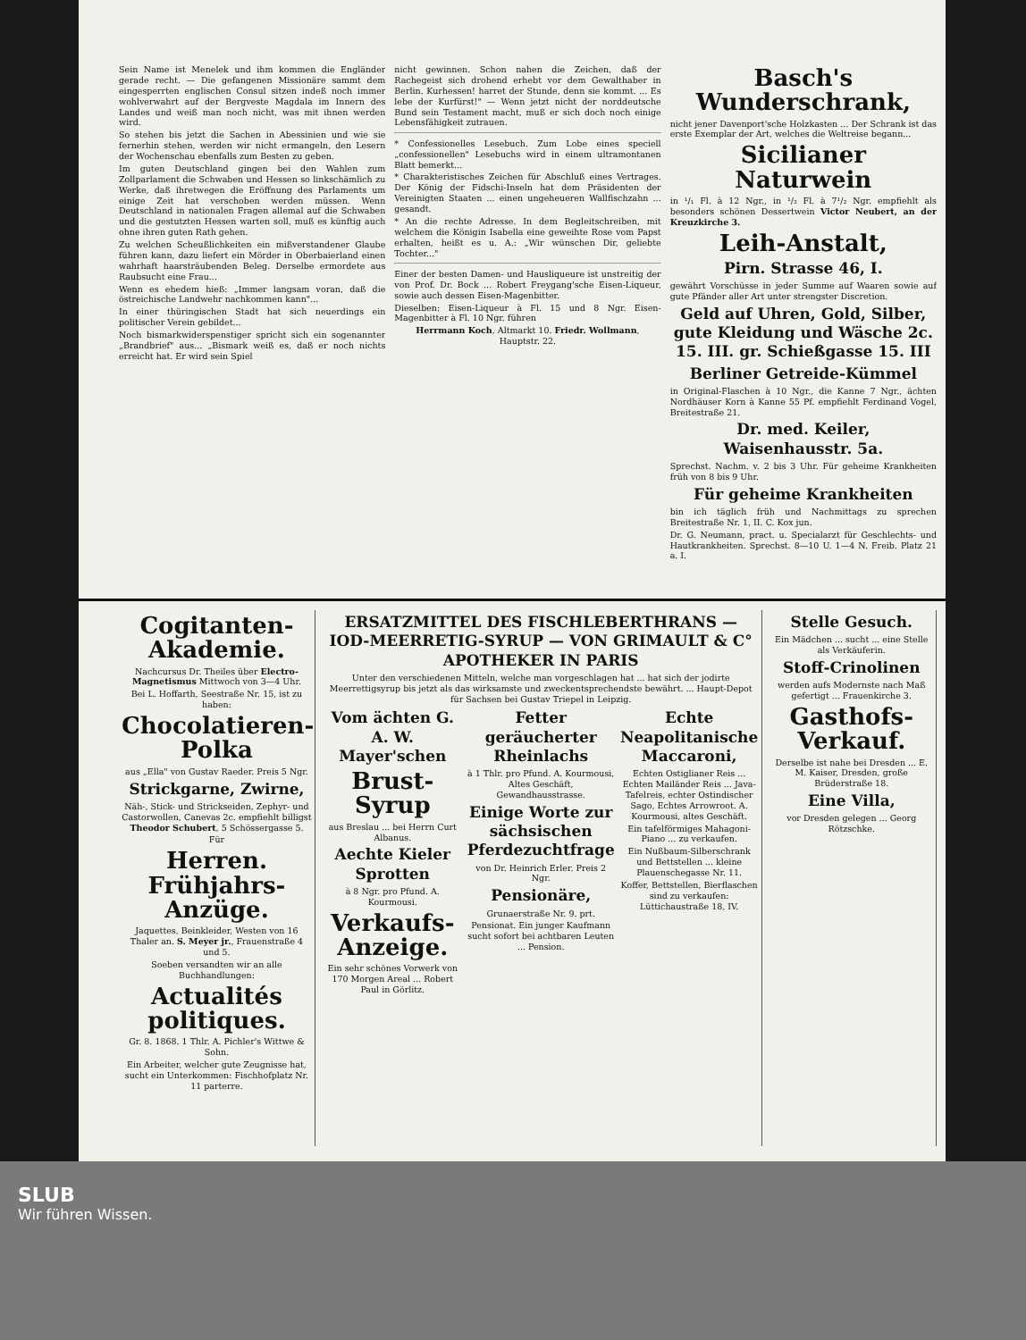Sein Name ist Menelek und ihm kommen die Engländer gerade recht. — Die gefangenen Missionäre sammt dem eingesperrten englischen Consul sitzen indeß noch immer wohlverwahrt auf der Bergveste Magdala im Innern des Landes und weiß man noch nicht, was mit ihnen werden wird.
So stehen bis jetzt die Sachen in Abessinien und wie sie fernerhin stehen, werden wir nicht ermangeln, den Lesern der Wochenschau ebenfalls zum Besten zu geben.
Im guten Deutschland gingen bei den Wahlen zum Zollparlament die Schwaben und Hessen so linkschämlich zu Werke, daß ihretwegen die Eröffnung des Parlaments um einige Zeit hat verschoben werden müssen. Wenn Deutschland in nationalen Fragen allemal auf die Schwaben und die gestutzten Hessen warten soll, muß es künftig auch ohne ihren guten Rath gehen.
Zu welchen Scheußlichkeiten ein mißverstandener Glaube führen kann, dazu liefert ein Mörder in Oberbaierland einen wahrhaft haarsträubenden Beleg. Derselbe ermordete aus Raubsucht eine Frau...
Wenn es ehedem hieß: „Immer langsam voran, daß die östreichische Landwehr nachkommen kann"...
In einer thüringischen Stadt hat sich neuerdings ein politischer Verein gebildet...
Noch bismarkwiderspenstiger spricht sich ein sogenannter „Brandbrief" aus... „Bismark weiß es, daß er noch nichts erreicht hat. Er wird sein Spiel
nicht gewinnen. Schon nahen die Zeichen, daß der Rachegeist sich drohend erhebt vor dem Gewalthaber in Berlin. Kurhessen! harret der Stunde, denn sie kommt. ... Es lebe der Kurfürst!" — Wenn jetzt nicht der norddeutsche Bund sein Testament macht, muß er sich doch noch einige Lebensfähigkeit zutrauen.
* Confessionelles Lesebuch. Zum Lobe eines speciell „confessionellen" Lesebuchs wird in einem ultramontanen Blatt bemerkt...
* Charakteristisches Zeichen für Abschluß eines Vertrages. Der König der Fidschi-Inseln hat dem Präsidenten der Vereinigten Staaten ... einen ungeheueren Wallfischzahn ... gesandt.
* An die rechte Adresse. In dem Begleitschreiben, mit welchem die Königin Isabella eine geweihte Rose vom Papst erhalten, heißt es u. A.: „Wir wünschen Dir, geliebte Tochter..."
Einer der besten Damen- und Hausliqueure ist unstreitig der von Prof. Dr. Bock ... Robert Freygang'sche Eisen-Liqueur, sowie auch dessen Eisen-Magenbitter.
Dieselben: Eisen-Liqueur à Fl. 15 und 8 Ngr. Eisen-Magenbitter à Fl. 10 Ngr. führen
Herrmann Koch, Altmarkt 10. Friedr. Wollmann, Hauptstr. 22.
Basch's Wunderschrank,
nicht jener Davenport'sche Holzkasten ... Der Schrank ist das erste Exemplar der Art, welches die Weltreise begann...
Sicilianer Naturwein
in ¹/₁ Fl. à 12 Ngr., in ¹/₂ Fl. à 7¹/₂ Ngr. empfiehlt als besonders schönen Dessertwein Victor Neubert, an der Kreuzkirche 3.
Leih-Anstalt,
Pirn. Strasse 46, I.
gewährt Vorschüsse in jeder Summe auf Waaren sowie auf gute Pfänder aller Art unter strengster Discretion.
Geld auf Uhren, Gold, Silber, gute Kleidung und Wäsche 2c. 15. III. gr. Schießgasse 15. III
Berliner Getreide-Kümmel
in Original-Flaschen à 10 Ngr., die Kanne 7 Ngr., ächten Nordhäuser Korn à Kanne 55 Pf. empfiehlt Ferdinand Vogel, Breitestraße 21.
Dr. med. Keiler, Waisenhausstr. 5a.
Sprechst. Nachm. v. 2 bis 3 Uhr. Für geheime Krankheiten früh von 8 bis 9 Uhr.
Für geheime Krankheiten
bin ich täglich früh und Nachmittags zu sprechen Breitestraße Nr. 1, II. C. Kox jun.
Dr. G. Neumann, pract. u. Specialarzt für Geschlechts- und Hautkrankheiten. Sprechst. 8—10 U. 1—4 N. Freib. Platz 21 a. I.
Cogitanten-Akademie.
Nachcursus Dr. Theiles über Electro-Magnetismus Mittwoch von 3—4 Uhr.
Bei L. Hoffarth, Seestraße Nr. 15, ist zu haben:
Chocolatieren-Polka
aus „Ella" von Gustav Raeder. Preis 5 Ngr.
Strickgarne, Zwirne,
Näh-, Stick- und Strickseiden, Zephyr- und Castorwollen, Canevas 2c. empfiehlt billigst Theodor Schubert, 5 Schössergasse 5.
Für
Herren. Frühjahrs-Anzüge.
Jaquettes, Beinkleider, Westen von 16 Thaler an. S. Meyer jr., Frauenstraße 4 und 5.
Soeben versandten wir an alle Buchhandlungen:
Actualités politiques.
Gr. 8. 1868. 1 Thlr. A. Pichler's Wittwe & Sohn.
Ein Arbeiter, welcher gute Zeugnisse hat, sucht ein Unterkommen: Fischhofplatz Nr. 11 parterre.
ERSATZMITTEL DES FISCHLEBERTHRANS — IOD-MEERRETIG-SYRUP — VON GRIMAULT & C° APOTHEKER IN PARIS
Unter den verschiedenen Mitteln, welche man vorgeschlagen hat ... hat sich der jodirte Meerrettigsyrup bis jetzt als das wirksamste und zweckentsprechendste bewährt. ... Haupt-Depot für Sachsen bei Gustav Triepel in Leipzig.
Vom ächten G. A. W. Mayer'schen
Brust-Syrup
aus Breslau ... bei Herrn Curt Albanus.
Aechte Kieler Sprotten
à 8 Ngr. pro Pfund. A. Kourmousi.
Verkaufs-Anzeige.
Ein sehr schönes Vorwerk von 170 Morgen Areal ... Robert Paul in Görlitz.
Fetter geräucherter Rheinlachs
à 1 Thlr. pro Pfund. A. Kourmousi, Altes Geschäft, Gewandhausstrasse.
Einige Worte zur sächsischen Pferdezuchtfrage
von Dr. Heinrich Erler. Preis 2 Ngr.
Pensionäre,
Grunaerstraße Nr. 9. prt.
Pensionat. Ein junger Kaufmann sucht sofort bei achtbaren Leuten ... Pension.
Echte Neapolitanische Maccaroni,
Echten Ostiglianer Reis ... Echten Mailänder Reis ... Java-Tafelreis, echter Ostindischer Sago, Echtes Arrowroot. A. Kourmousi, altes Geschäft.
Ein tafelförmiges Mahagoni-Piano ... zu verkaufen.
Ein Nußbaum-Silberschrank und Bettstellen ... kleine Plauenschegasse Nr. 11.
Koffer, Bettstellen, Bierflaschen sind zu verkaufen: Lüttichaustraße 18, IV.
Stelle Gesuch.
Ein Mädchen ... sucht ... eine Stelle als Verkäuferin.
Stoff-Crinolinen
werden aufs Modernste nach Maß gefertigt ... Frauenkirche 3.
Gasthofs-Verkauf.
Derselbe ist nahe bei Dresden ... E. M. Kaiser, Dresden, große Brüderstraße 18.
Eine Villa,
vor Dresden gelegen ... Georg Rötzschke.
SLUB
Wir führen Wissen.